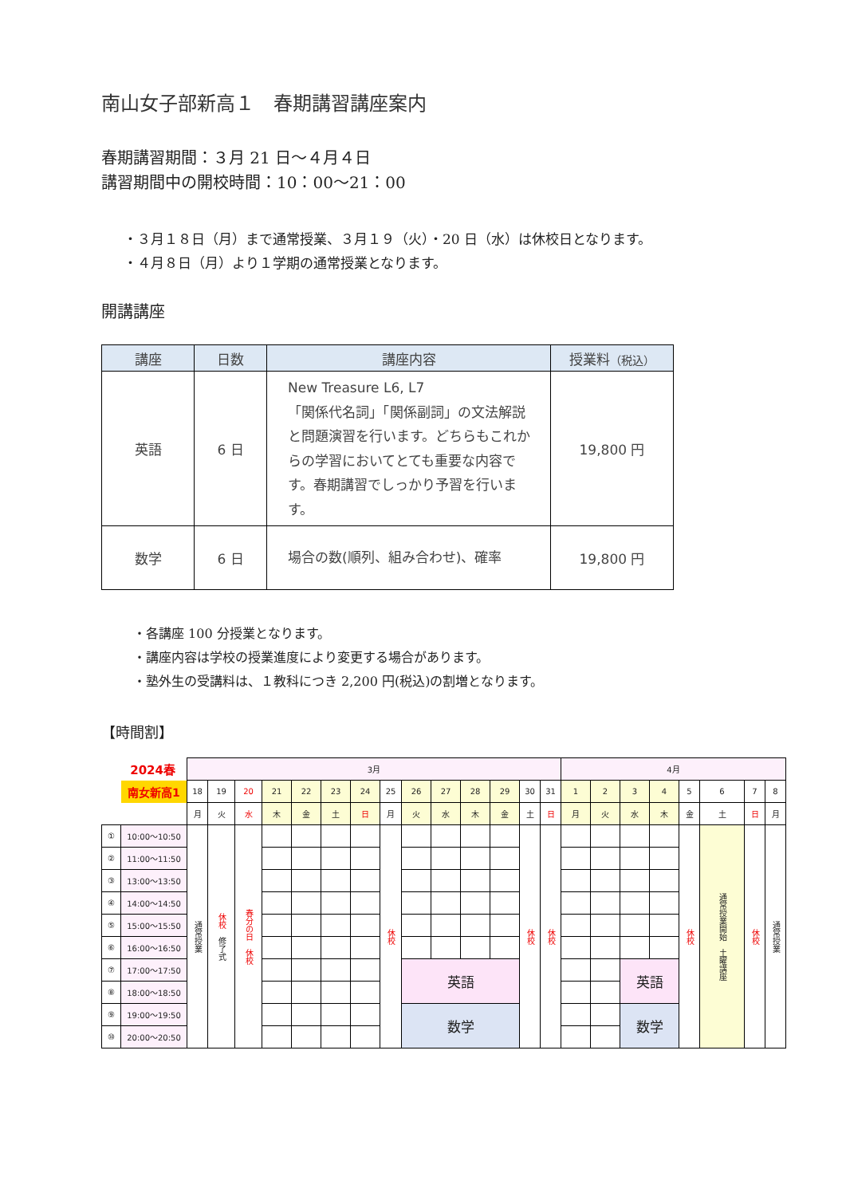南山女子部新高１　春期講習講座案内
春期講習期間：３月 21 日～４月４日
講習期間中の開校時間：10：00～21：00
・３月１８日（月）まで通常授業、３月１９（火）・20 日（水）は休校日となります。
・４月８日（月）より１学期の通常授業となります。
開講講座
| 講座 | 日数 | 講座内容 | 授業料 （税込） |
| --- | --- | --- | --- |
| 英語 | 6 日 | New Treasure L6, L7 「関係代名詞」「関係副詞」の文法解説と問題演習を行います。どちらもこれからの学習においてとても重要な内容です。春期講習でしっかり予習を行います。 | 19,800 円 |
| 数学 | 6 日 | 場合の数(順列、組み合わせ)、確率 | 19,800 円 |
・各講座 100 分授業となります。
・講座内容は学校の授業進度により変更する場合があります。
・塾外生の受講料は、１教科につき 2,200 円(税込)の割増となります。
【時間割】
| 2024春 | | 3月 | | | | | | | | | | | | | | 4月 | | | | | | | |
| | 南女新高1 | 18 | 19 | 20 | 21 | 22 | 23 | 24 | 25 | 26 | 27 | 28 | 29 | 30 | 31 | 1 | 2 | 3 | 4 | 5 | 6 | 7 | 8 |
| | | 月 | 火 | 水 | 木 | 金 | 土 | 日 | 月 | 火 | 水 | 木 | 金 | 土 | 日 | 月 | 火 | 水 | 木 | 金 | 土 | 日 | 月 |
| ① | 10:00～10:50 | 通常授業 | 休校 修了式 | 春分の日 休校 | | | | | 休校 | | | | | 休校 | 休校 | | | | | 休校 | 通常授業開始 土曜講座 | 休校 | 通常授業 |
| ② | 11:00～11:50 | | | | | | | | | | | | | | | | | | | | | | |
| ③ | 13:00～13:50 | | | | | | | | | | | | | | | | | | | | | | |
| ④ | 14:00～14:50 | | | | | | | | | | | | | | | | | | | | | | |
| ⑤ | 15:00～15:50 | | | | | | | | | | | | | | | | | | | | | | |
| ⑥ | 16:00～16:50 | | | | | | | | | | | | | | | | | | | | | | |
| ⑦ | 17:00～17:50 | | | | | | | | | 英語 | | | | | | | | 英語 | | | | | |
| ⑧ | 18:00～18:50 | | | | | | | | | | | | | | | | | | | | | | |
| ⑨ | 19:00～19:50 | | | | | | | | | 数学 | | | | | | | | 数学 | | | | | |
| ⑩ | 20:00～20:50 | | | | | | | | | | | | | | | | | | | | | | |